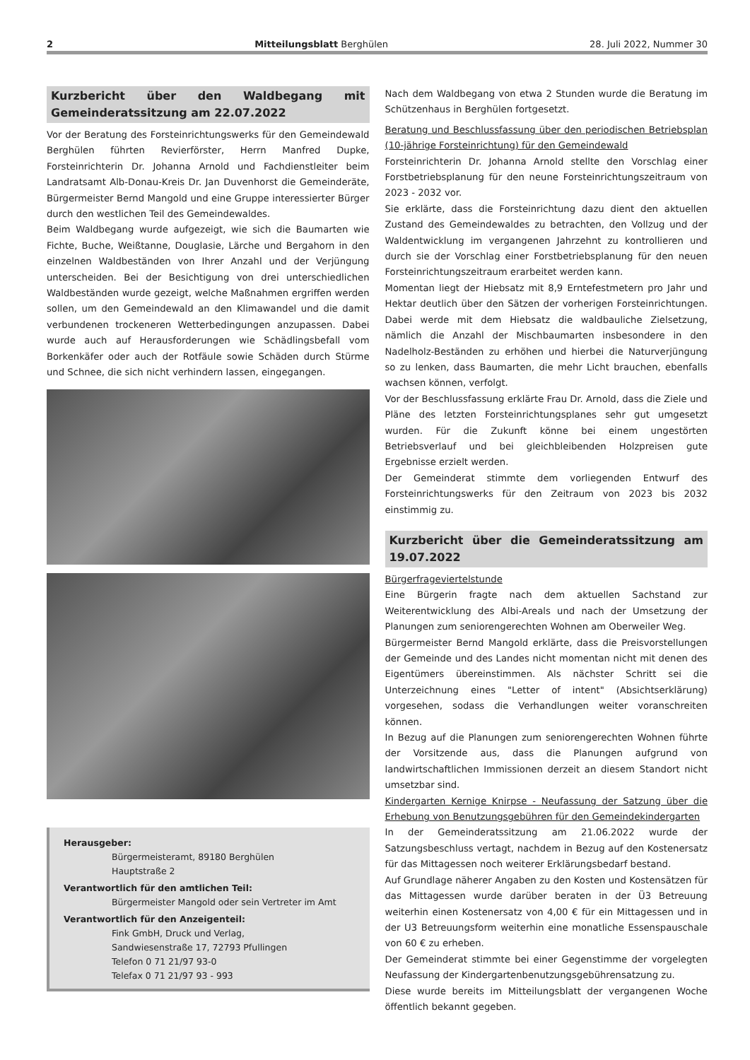2 Mitteilungsblatt Berghülen 28. Juli 2022, Nummer 30
Kurzbericht über den Waldbegang mit Gemeinderatssitzung am 22.07.2022
Vor der Beratung des Forsteinrichtungswerks für den Gemeindewald Berghülen führten Revierförster, Herrn Manfred Dupke, Forsteinrichterin Dr. Johanna Arnold und Fachdienstleiter beim Landratsamt Alb-Donau-Kreis Dr. Jan Duvenhorst die Gemeinderäte, Bürgermeister Bernd Mangold und eine Gruppe interessierter Bürger durch den westlichen Teil des Gemeindewaldes.
Beim Waldbegang wurde aufgezeigt, wie sich die Baumarten wie Fichte, Buche, Weißtanne, Douglasie, Lärche und Bergahorn in den einzelnen Waldbeständen von Ihrer Anzahl und der Verjüngung unterscheiden. Bei der Besichtigung von drei unterschiedlichen Waldbeständen wurde gezeigt, welche Maßnahmen ergriffen werden sollen, um den Gemeindewald an den Klimawandel und die damit verbundenen trockeneren Wetterbedingungen anzupassen. Dabei wurde auch auf Herausforderungen wie Schädlingsbefall vom Borkenkäfer oder auch der Rotfäule sowie Schäden durch Stürme und Schnee, die sich nicht verhindern lassen, eingegangen.
Herausgeber:
Bürgermeisteramt, 89180 Berghülen
Hauptstraße 2
Verantwortlich für den amtlichen Teil:
Bürgermeister Mangold oder sein Vertreter im Amt
Verantwortlich für den Anzeigenteil:
Fink GmbH, Druck und Verlag,
Sandwiesenstraße 17, 72793 Pfullingen
Telefon 0 71 21/97 93-0
Telefax 0 71 21/97 93 - 993
Nach dem Waldbegang von etwa 2 Stunden wurde die Beratung im Schützenhaus in Berghülen fortgesetzt.
Beratung und Beschlussfassung über den periodischen Betriebsplan (10-jährige Forsteinrichtung) für den Gemeindewald
Forsteinrichterin Dr. Johanna Arnold stellte den Vorschlag einer Forstbetriebsplanung für den neune Forsteinrichtungszeitraum von 2023 - 2032 vor.
Sie erklärte, dass die Forsteinrichtung dazu dient den aktuellen Zustand des Gemeindewaldes zu betrachten, den Vollzug und der Waldentwicklung im vergangenen Jahrzehnt zu kontrollieren und durch sie der Vorschlag einer Forstbetriebsplanung für den neuen Forsteinrichtungszeitraum erarbeitet werden kann.
Momentan liegt der Hiebsatz mit 8,9 Erntefestmetern pro Jahr und Hektar deutlich über den Sätzen der vorherigen Forsteinrichtungen. Dabei werde mit dem Hiebsatz die waldbauliche Zielsetzung, nämlich die Anzahl der Mischbaumarten insbesondere in den Nadelholz-Beständen zu erhöhen und hierbei die Naturverjüngung so zu lenken, dass Baumarten, die mehr Licht brauchen, ebenfalls wachsen können, verfolgt.
Vor der Beschlussfassung erklärte Frau Dr. Arnold, dass die Ziele und Pläne des letzten Forsteinrichtungsplanes sehr gut umgesetzt wurden. Für die Zukunft könne bei einem ungestörten Betriebsverlauf und bei gleichbleibenden Holzpreisen gute Ergebnisse erzielt werden.
Der Gemeinderat stimmte dem vorliegenden Entwurf des Forsteinrichtungswerks für den Zeitraum von 2023 bis 2032 einstimmig zu.
Kurzbericht über die Gemeinderatssitzung am 19.07.2022
Bürgerfrageviertelstunde
Eine Bürgerin fragte nach dem aktuellen Sachstand zur Weiterentwicklung des Albi-Areals und nach der Umsetzung der Planungen zum seniorengerechten Wohnen am Oberweiler Weg.
Bürgermeister Bernd Mangold erklärte, dass die Preisvorstellungen der Gemeinde und des Landes nicht momentan nicht mit denen des Eigentümers übereinstimmen. Als nächster Schritt sei die Unterzeichnung eines "Letter of intent" (Absichtserklärung) vorgesehen, sodass die Verhandlungen weiter voranschreiten können.
In Bezug auf die Planungen zum seniorengerechten Wohnen führte der Vorsitzende aus, dass die Planungen aufgrund von landwirtschaftlichen Immissionen derzeit an diesem Standort nicht umsetzbar sind.
Kindergarten Kernige Knirpse - Neufassung der Satzung über die Erhebung von Benutzungsgebühren für den Gemeindekindergarten
In der Gemeinderatssitzung am 21.06.2022 wurde der Satzungsbeschluss vertagt, nachdem in Bezug auf den Kostenersatz für das Mittagessen noch weiterer Erklärungsbedarf bestand.
Auf Grundlage näherer Angaben zu den Kosten und Kostensätzen für das Mittagessen wurde darüber beraten in der Ü3 Betreuung weiterhin einen Kostenersatz von 4,00 € für ein Mittagessen und in der U3 Betreuungsform weiterhin eine monatliche Essenspauschale von 60 € zu erheben.
Der Gemeinderat stimmte bei einer Gegenstimme der vorgelegten Neufassung der Kindergartenbenutzungsgebührensatzung zu.
Diese wurde bereits im Mitteilungsblatt der vergangenen Woche öffentlich bekannt gegeben.